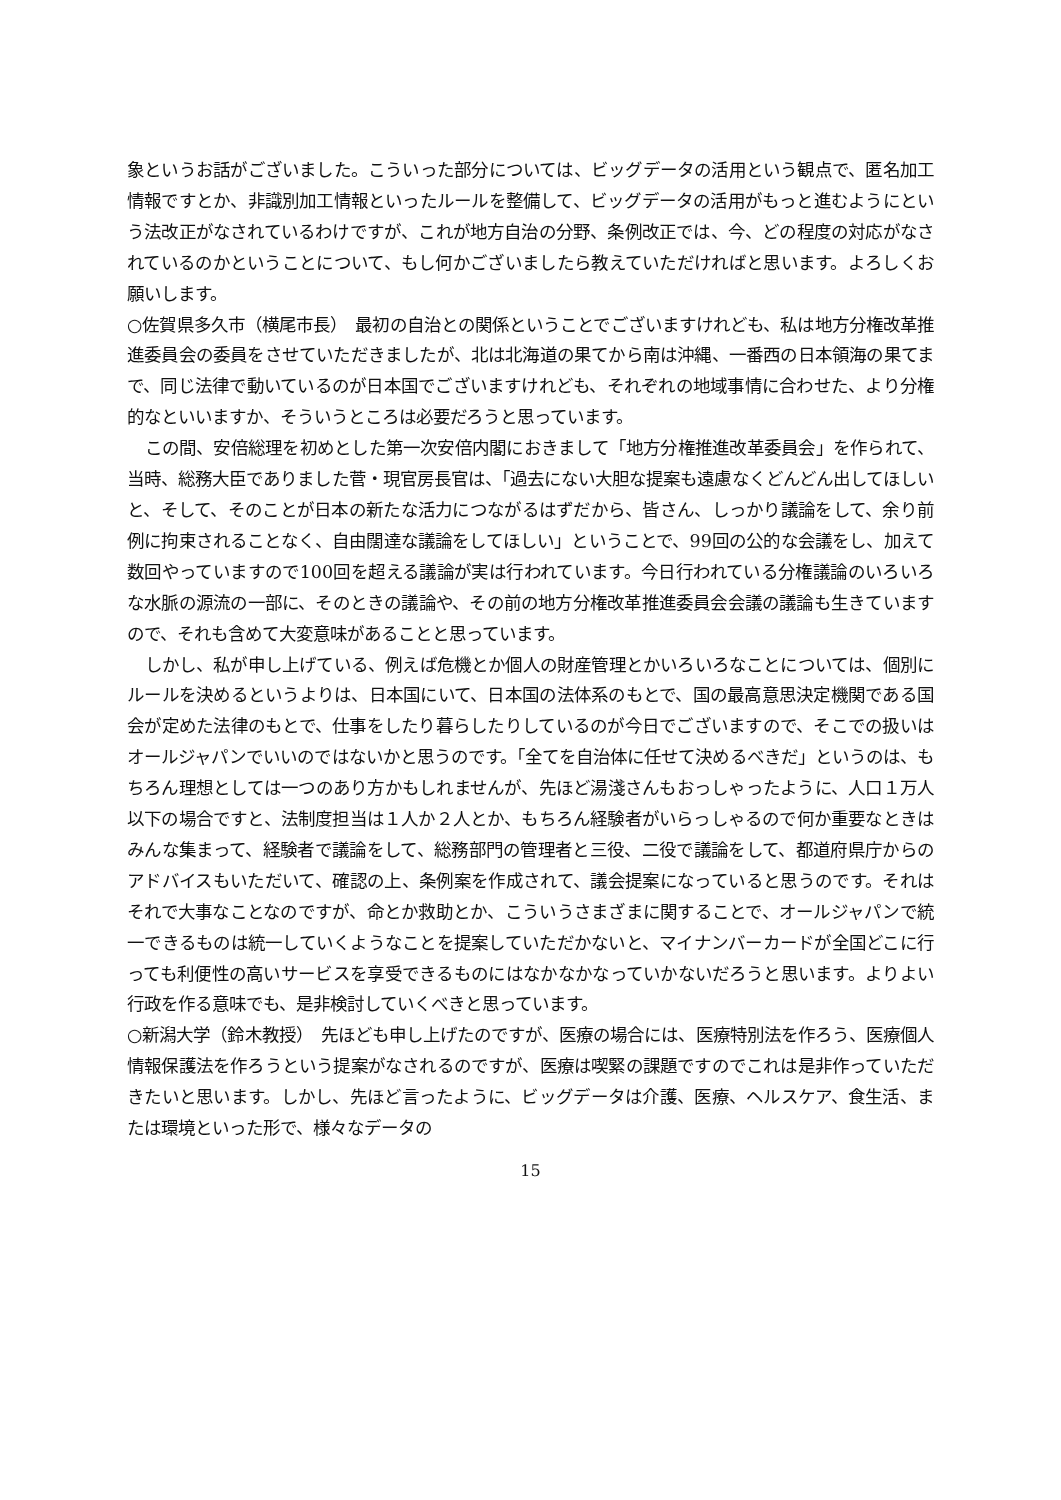象というお話がございました。こういった部分については、ビッグデータの活用という観点で、匿名加工情報ですとか、非識別加工情報といったルールを整備して、ビッグデータの活用がもっと進むようにという法改正がなされているわけですが、これが地方自治の分野、条例改正では、今、どの程度の対応がなされているのかということについて、もし何かございましたら教えていただければと思います。よろしくお願いします。
○佐賀県多久市（横尾市長）　最初の自治との関係ということでございますけれども、私は地方分権改革推進委員会の委員をさせていただきましたが、北は北海道の果てから南は沖縄、一番西の日本領海の果てまで、同じ法律で動いているのが日本国でございますけれども、それぞれの地域事情に合わせた、より分権的なといいますか、そういうところは必要だろうと思っています。
この間、安倍総理を初めとした第一次安倍内閣におきまして「地方分権推進改革委員会」を作られて、当時、総務大臣でありました菅・現官房長官は、「過去にない大胆な提案も遠慮なくどんどん出してほしいと、そして、そのことが日本の新たな活力につながるはずだから、皆さん、しっかり議論をして、余り前例に拘束されることなく、自由闊達な議論をしてほしい」ということで、99回の公的な会議をし、加えて数回やっていますので100回を超える議論が実は行われています。今日行われている分権議論のいろいろな水脈の源流の一部に、そのときの議論や、その前の地方分権改革推進委員会会議の議論も生きていますので、それも含めて大変意味があることと思っています。
しかし、私が申し上げている、例えば危機とか個人の財産管理とかいろいろなことについては、個別にルールを決めるというよりは、日本国にいて、日本国の法体系のもとで、国の最高意思決定機関である国会が定めた法律のもとで、仕事をしたり暮らしたりしているのが今日でございますので、そこでの扱いはオールジャパンでいいのではないかと思うのです。「全てを自治体に任せて決めるべきだ」というのは、もちろん理想としては一つのあり方かもしれませんが、先ほど湯淺さんもおっしゃったように、人口１万人以下の場合ですと、法制度担当は１人か２人とか、もちろん経験者がいらっしゃるので何か重要なときはみんな集まって、経験者で議論をして、総務部門の管理者と三役、二役で議論をして、都道府県庁からのアドバイスもいただいて、確認の上、条例案を作成されて、議会提案になっていると思うのです。それはそれで大事なことなのですが、命とか救助とか、こういうさまざまに関することで、オールジャパンで統一できるものは統一していくようなことを提案していただかないと、マイナンバーカードが全国どこに行っても利便性の高いサービスを享受できるものにはなかなかなっていかないだろうと思います。よりよい行政を作る意味でも、是非検討していくべきと思っています。
○新潟大学（鈴木教授）　先ほども申し上げたのですが、医療の場合には、医療特別法を作ろう、医療個人情報保護法を作ろうという提案がなされるのですが、医療は喫緊の課題ですのでこれは是非作っていただきたいと思います。しかし、先ほど言ったように、ビッグデータは介護、医療、ヘルスケア、食生活、または環境といった形で、様々なデータの
15